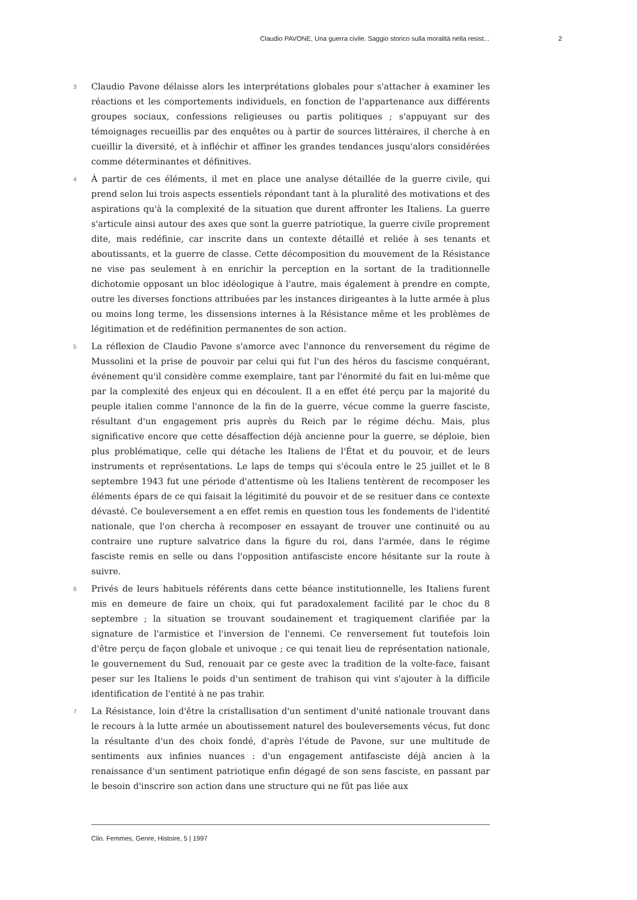Claudio PAVONE, Una guerra civile. Saggio storico sulla moralità nella resist... 2
3
Claudio Pavone délaisse alors les interprétations globales pour s'attacher à examiner les réactions et les comportements individuels, en fonction de l'appartenance aux différents groupes sociaux, confessions religieuses ou partis politiques ; s'appuyant sur des témoignages recueillis par des enquêtes ou à partir de sources littéraires, il cherche à en cueillir la diversité, et à infléchir et affiner les grandes tendances jusqu'alors considérées comme déterminantes et définitives.
4
À partir de ces éléments, il met en place une analyse détaillée de la guerre civile, qui prend selon lui trois aspects essentiels répondant tant à la pluralité des motivations et des aspirations qu'à la complexité de la situation que durent affronter les Italiens. La guerre s'articule ainsi autour des axes que sont la guerre patriotique, la guerre civile proprement dite, mais redéfinie, car inscrite dans un contexte détaillé et reliée à ses tenants et aboutissants, et la guerre de classe. Cette décomposition du mouvement de la Résistance ne vise pas seulement à en enrichir la perception en la sortant de la traditionnelle dichotomie opposant un bloc idéologique à l'autre, mais également à prendre en compte, outre les diverses fonctions attribuées par les instances dirigeantes à la lutte armée à plus ou moins long terme, les dissensions internes à la Résistance même et les problèmes de légitimation et de redéfinition permanentes de son action.
5
La réflexion de Claudio Pavone s'amorce avec l'annonce du renversement du régime de Mussolini et la prise de pouvoir par celui qui fut l'un des héros du fascisme conquérant, événement qu'il considère comme exemplaire, tant par l'énormité du fait en lui-même que par la complexité des enjeux qui en découlent. Il a en effet été perçu par la majorité du peuple italien comme l'annonce de la fin de la guerre, vécue comme la guerre fasciste, résultant d'un engagement pris auprès du Reich par le régime déchu. Mais, plus significative encore que cette désaffection déjà ancienne pour la guerre, se déploie, bien plus problématique, celle qui détache les Italiens de l'État et du pouvoir, et de leurs instruments et représentations. Le laps de temps qui s'écoula entre le 25 juillet et le 8 septembre 1943 fut une période d'attentisme où les Italiens tentèrent de recomposer les éléments épars de ce qui faisait la légitimité du pouvoir et de se resituer dans ce contexte dévasté. Ce bouleversement a en effet remis en question tous les fondements de l'identité nationale, que l'on chercha à recomposer en essayant de trouver une continuité ou au contraire une rupture salvatrice dans la figure du roi, dans l'armée, dans le régime fasciste remis en selle ou dans l'opposition antifasciste encore hésitante sur la route à suivre.
6
Privés de leurs habituels référents dans cette béance institutionnelle, les Italiens furent mis en demeure de faire un choix, qui fut paradoxalement facilité par le choc du 8 septembre ; la situation se trouvant soudainement et tragiquement clarifiée par la signature de l'armistice et l'inversion de l'ennemi. Ce renversement fut toutefois loin d'être perçu de façon globale et univoque ; ce qui tenait lieu de représentation nationale, le gouvernement du Sud, renouait par ce geste avec la tradition de la volte-face, faisant peser sur les Italiens le poids d'un sentiment de trahison qui vint s'ajouter à la difficile identification de l'entité à ne pas trahir.
7
La Résistance, loin d'être la cristallisation d'un sentiment d'unité nationale trouvant dans le recours à la lutte armée un aboutissement naturel des bouleversements vécus, fut donc la résultante d'un des choix fondé, d'après l'étude de Pavone, sur une multitude de sentiments aux infinies nuances : d'un engagement antifasciste déjà ancien à la renaissance d'un sentiment patriotique enfin dégagé de son sens fasciste, en passant par le besoin d'inscrire son action dans une structure qui ne fût pas liée aux
Clio. Femmes, Genre, Histoire, 5 | 1997